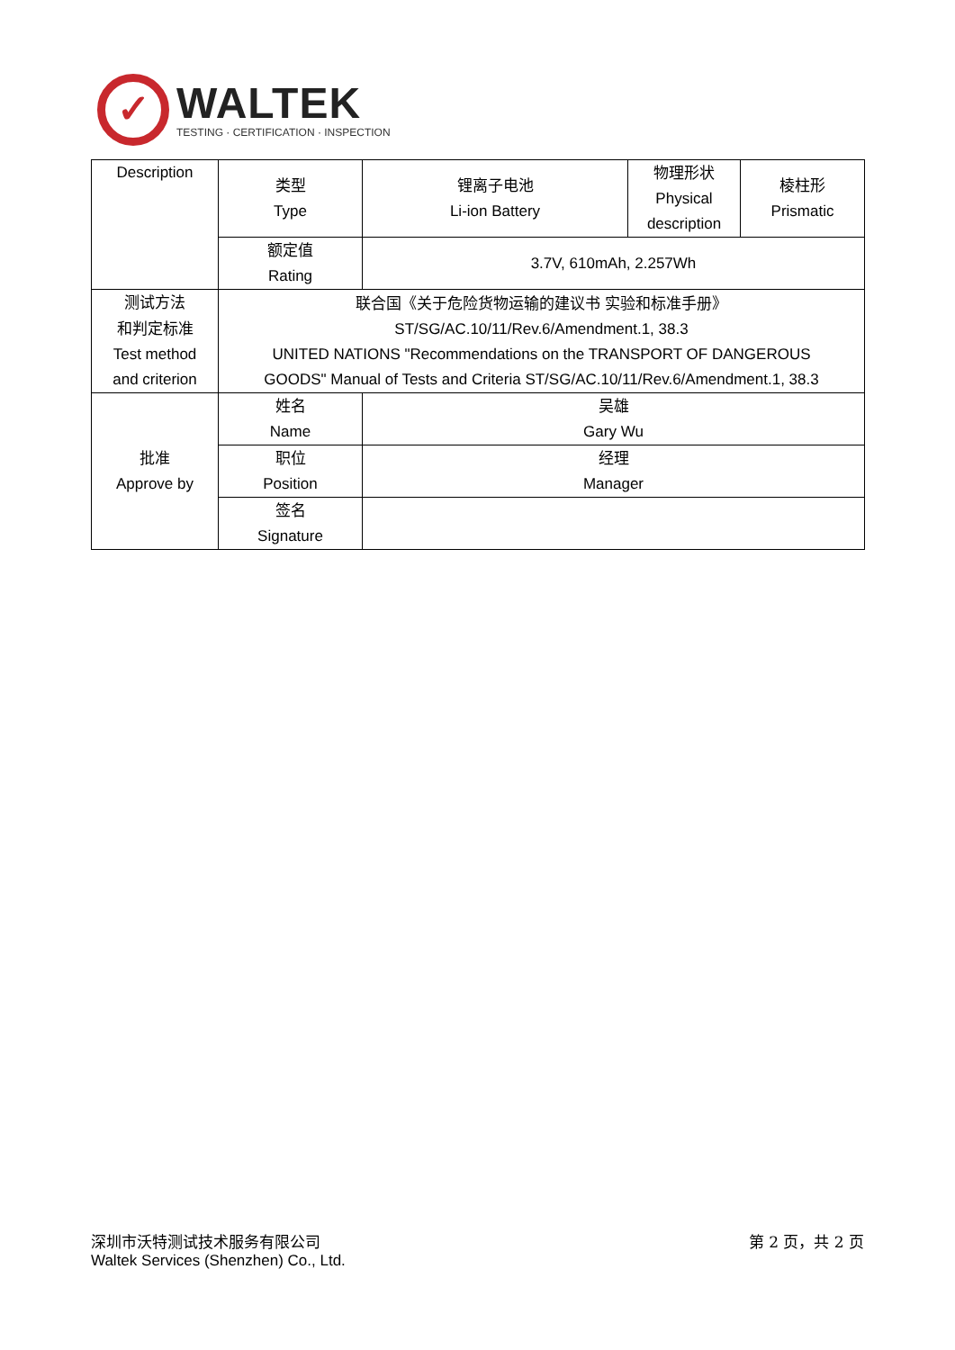✓
WALTEK
TESTING · CERTIFICATION · INSPECTION
| Description | 类型 Type | 锂离子电池 Li-ion Battery | 物理形状 Physical description | 棱柱形 Prismatic |
| | 额定值 Rating | 3.7V, 610mAh, 2.257Wh | | |
| 测试方法 和判定标准 Test method and criterion | 联合国《关于危险货物运输的建议书 实验和标准手册》 ST/SG/AC.10/11/Rev.6/Amendment.1, 38.3 UNITED NATIONS "Recommendations on the TRANSPORT OF DANGEROUS GOODS" Manual of Tests and Criteria ST/SG/AC.10/11/Rev.6/Amendment.1, 38.3 | | | |
| 批准 Approve by | 姓名 Name | 吴雄 Gary Wu | | |
| | 职位 Position | 经理 Manager | | |
| | 签名 Signature | | | |
深圳市沃特测试技术服务有限公司
Waltek Services (Shenzhen) Co., Ltd.
第 2 页，共 2 页